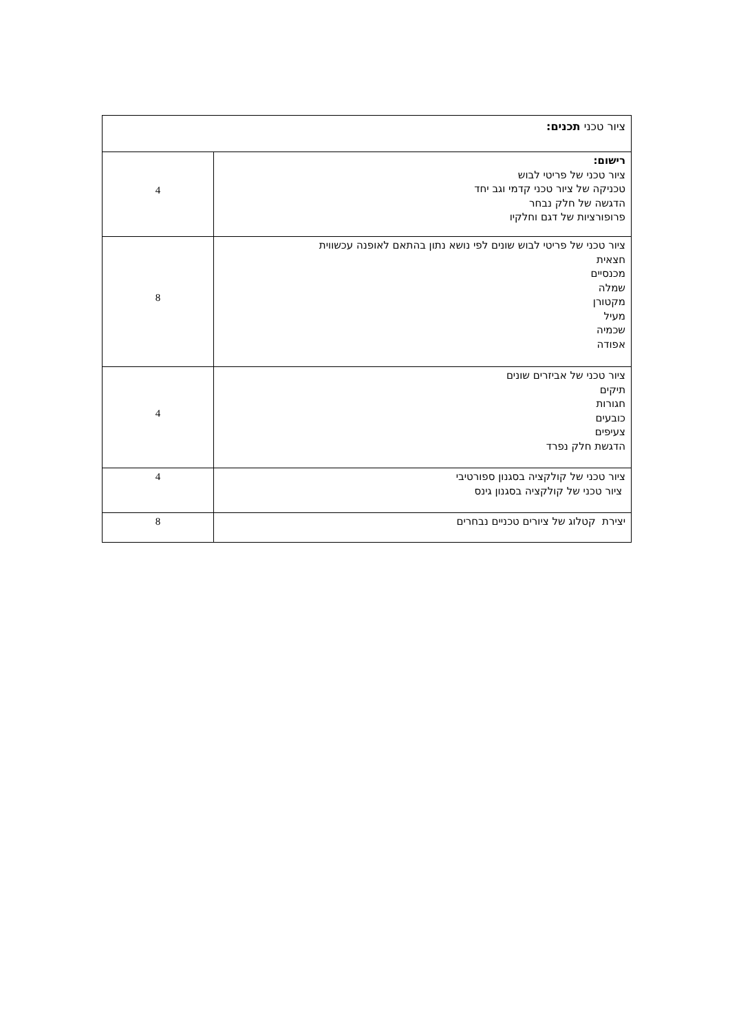| ציור טכני תכנים: | |
| רישום: ציור טכני של פריטי לבוש טכניקה של ציור טכני קדמי וגב יחד הדגשה של חלק נבחר פרופורציות של דגם וחלקיו | 4 |
| ציור טכני של פריטי לבוש שונים לפי נושא נתון בהתאם לאופנה עכשווית חצאית מכנסיים שמלה מקטורן מעיל שכמיה אפודה | 8 |
| ציור טכני של אביזרים שונים תיקים חגורות כובעים צעיפים הדגשת חלק נפרד | 4 |
| ציור טכני של קולקציה בסגנון ספורטיבי ציור טכני של קולקציה בסגנון גינס | 4 |
| יצירת קטלוג של ציורים טכניים נבחרים | 8 |